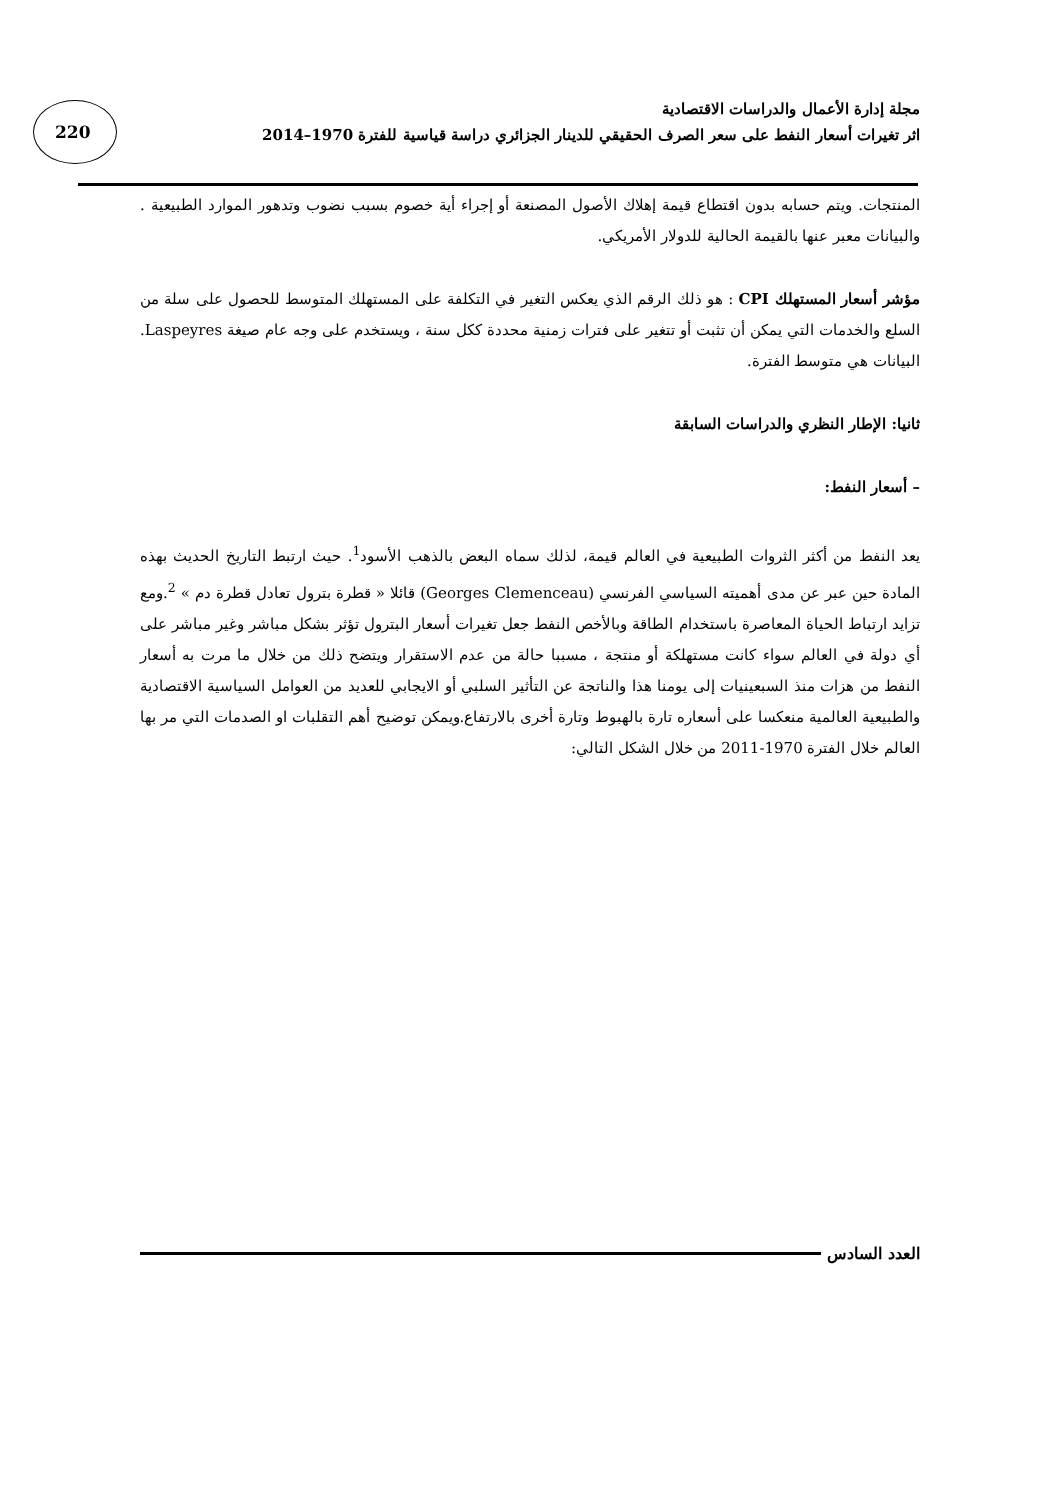220
مجلة إدارة الأعمال والدراسات الاقتصادية
اثر تغيرات أسعار النفط على سعر الصرف الحقيقي للدينار الجزائري دراسة قياسية للفترة 1970–2014
المنتجات. ويتم حسابه بدون اقتطاع قيمة إهلاك الأصول المصنعة أو إجراء أية خصوم بسبب نضوب وتدهور الموارد الطبيعية . والبيانات معبر عنها بالقيمة الحالية للدولار الأمريكي.
مؤشر أسعار المستهلك CPI : هو ذلك الرقم الذي يعكس التغير في التكلفة على المستهلك المتوسط للحصول على سلة من السلع والخدمات التي يمكن أن تثبت أو تتغير على فترات زمنية محددة ككل سنة ، ويستخدم على وجه عام صيغة Laspeyres. البيانات هي متوسط الفترة.
ثانيا: الإطار النظري والدراسات السابقة
– أسعار النفط:
يعد النفط من أكثر الثروات الطبيعية في العالم قيمة، لذلك سماه البعض بالذهب الأسود<sup>1</sup>. حيث ارتبط التاريخ الحديث بهذه المادة حين عبر عن مدى أهميته السياسي الفرنسي (Georges Clemenceau) قائلا « قطرة بترول تعادل قطرة دم » <sup>2</sup>.ومع تزايد ارتباط الحياة المعاصرة باستخدام الطاقة وبالأخص النفط جعل تغيرات أسعار البترول تؤثر بشكل مباشر وغير مباشر على أي دولة في العالم سواء كانت مستهلكة أو منتجة ، مسببا حالة من عدم الاستقرار ويتضح ذلك من خلال ما مرت به أسعار النفط من هزات منذ السبعينيات إلى يومنا هذا والناتجة عن التأثير السلبي أو الايجابي للعديد من العوامل السياسية الاقتصادية والطبيعية العالمية منعكسا على أسعاره تارة بالهبوط وتارة أخرى بالارتفاع.ويمكن توضيح أهم التقلبات او الصدمات التي مر بها العالم خلال الفترة 1970-2011 من خلال الشكل التالي:
العدد السادس